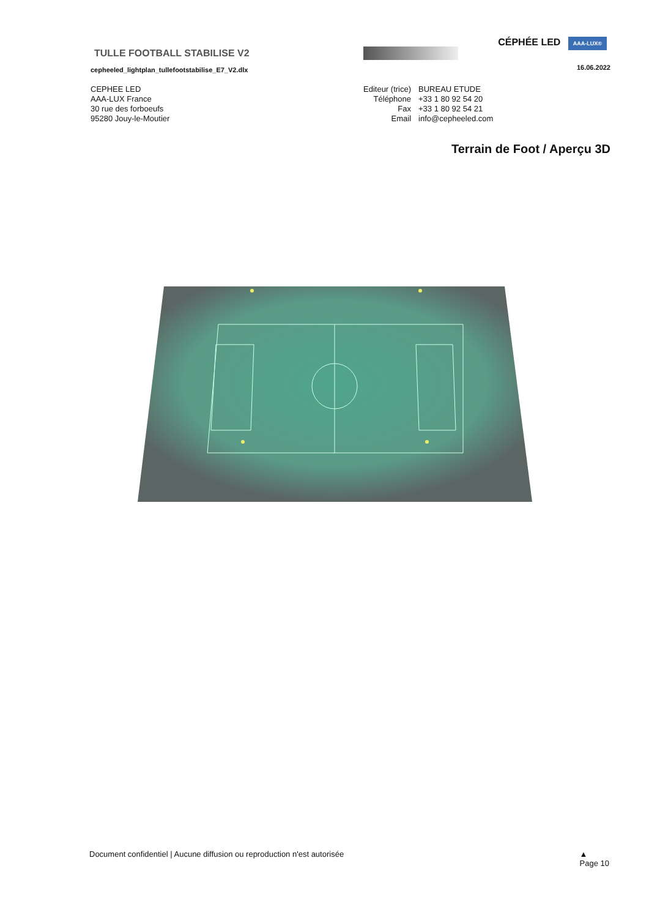CÉPHÉE LED AAA-LUX®
TULLE FOOTBALL STABILISE V2
cepheeled_lightplan_tullefootstabilise_E7_V2.dlx
16.06.2022
CEPHEE LED
AAA-LUX France
30 rue des forboeufs
95280 Jouy-le-Moutier
| Editeur (trice) | BUREAU ETUDE |
| Téléphone | +33 1 80 92 54 20 |
| Fax | +33 1 80 92 54 21 |
| Email | info@cepheeled.com |
Terrain de Foot / Aperçu 3D
Document confidentiel | Aucune diffusion ou reproduction n'est autorisée ▲
Page 10